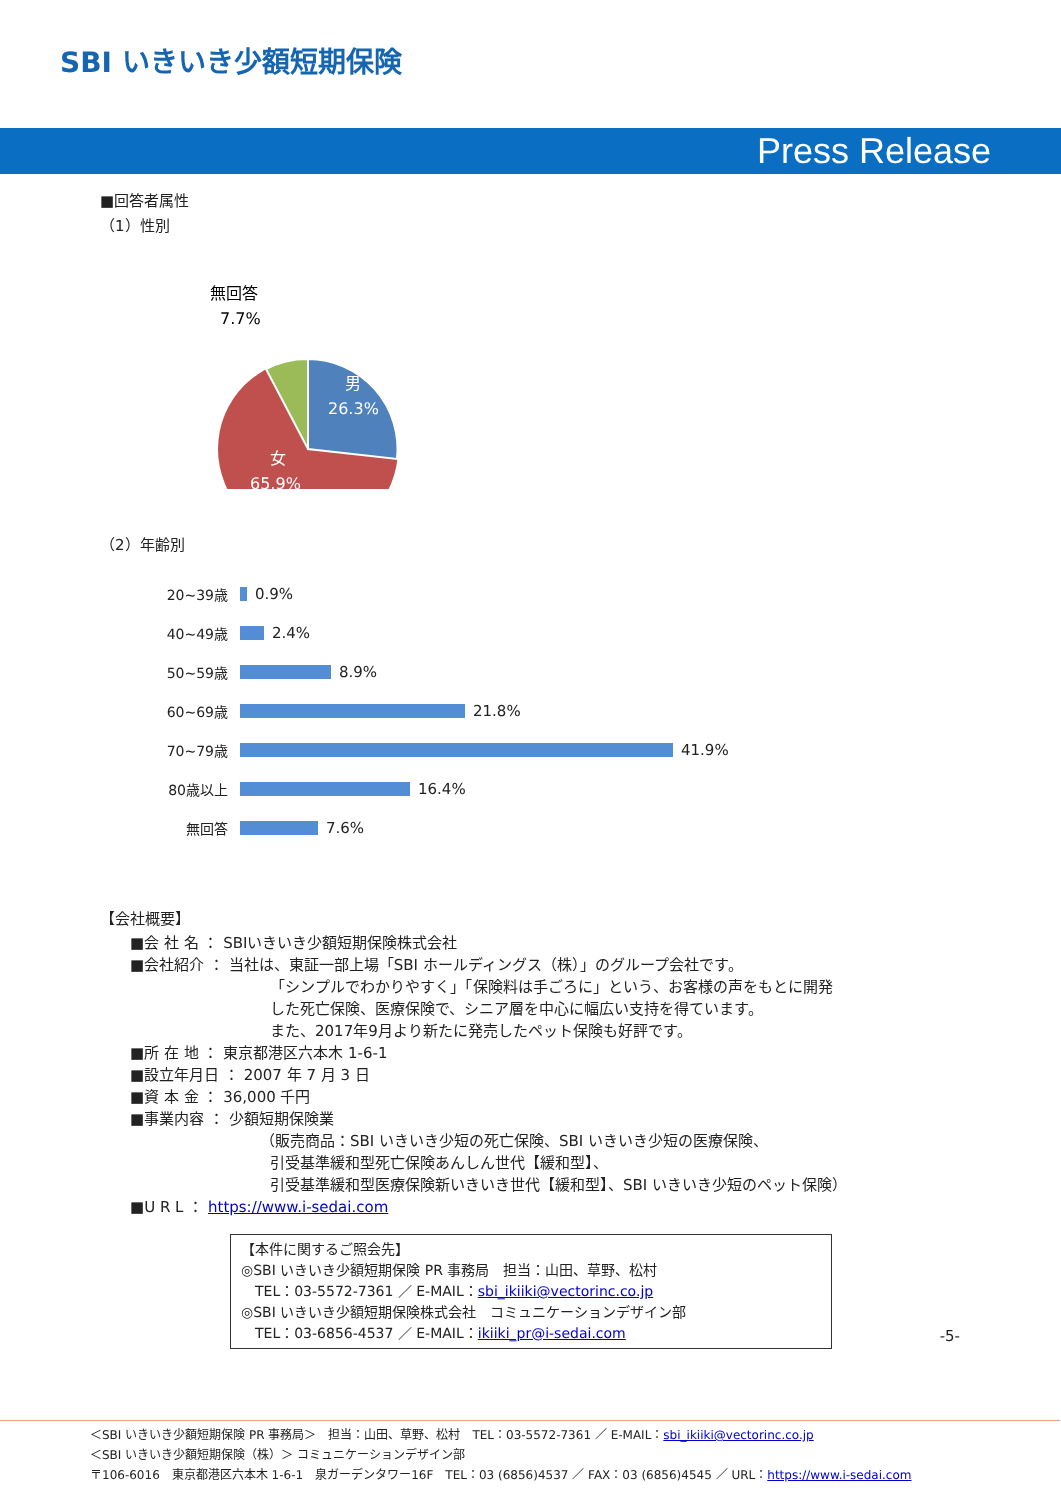SBI いきいき少額短期保険
Press Release
■回答者属性
（1）性別
男
26.3%
女
65.9%
無回答
7.7%
（2）年齢別
20~39歳 0.9%
40~49歳 2.4%
50~59歳 8.9%
60~69歳 21.8%
70~79歳 41.9%
80歳以上 16.4%
無回答 7.6%
【会社概要】
■会 社 名 ： SBIいきいき少額短期保険株式会社
■会社紹介 ： 当社は、東証一部上場「SBI ホールディングス（株）」のグループ会社です。
「シンプルでわかりやすく」「保険料は手ごろに」という、お客様の声をもとに開発
した死亡保険、医療保険で、シニア層を中心に幅広い支持を得ています。
また、2017年9月より新たに発売したペット保険も好評です。
■所 在 地 ： 東京都港区六本木 1-6-1
■設立年月日 ： 2007 年 7 月 3 日
■資 本 金 ： 36,000 千円
■事業内容 ： 少額短期保険業
（販売商品：SBI いきいき少短の死亡保険、SBI いきいき少短の医療保険、
引受基準緩和型死亡保険あんしん世代【緩和型】、
引受基準緩和型医療保険新いきいき世代【緩和型】、SBI いきいき少短のペット保険）
■U R L ： https://www.i-sedai.com
【本件に関するご照会先】
◎SBI いきいき少額短期保険 PR 事務局　担当：山田、草野、松村
　TEL：03-5572-7361 ／ E-MAIL：sbi_ikiiki@vectorinc.co.jp
◎SBI いきいき少額短期保険株式会社　コミュニケーションデザイン部
　TEL：03-6856-4537 ／ E-MAIL：ikiiki_pr@i-sedai.com
-5-
＜SBI いきいき少額短期保険 PR 事務局＞　担当：山田、草野、松村　TEL：03-5572-7361 ／ E-MAIL：sbi_ikiiki@vectorinc.co.jp
＜SBI いきいき少額短期保険（株）＞ コミュニケーションデザイン部
〒106-6016　東京都港区六本木 1-6-1　泉ガーデンタワー16F　TEL：03 (6856)4537 ／ FAX：03 (6856)4545 ／ URL：https://www.i-sedai.com